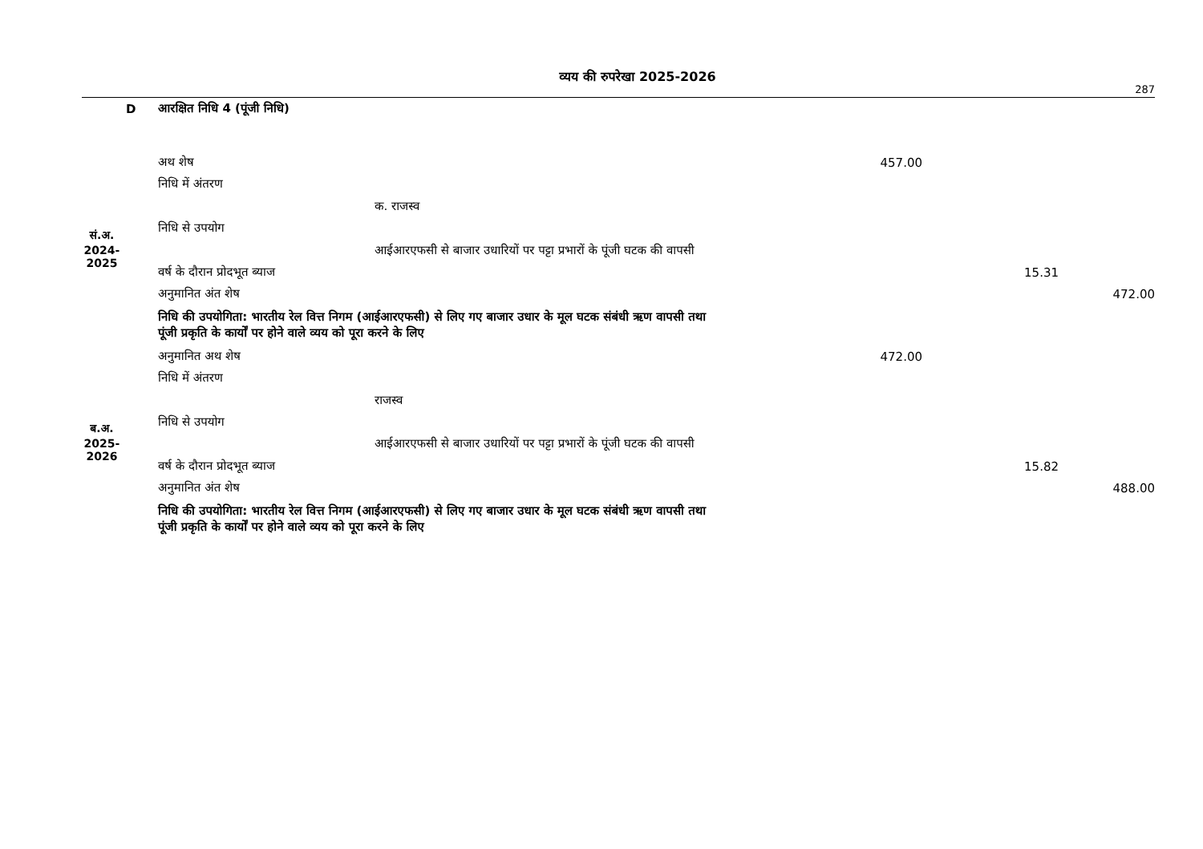व्यय की रुपरेखा 2025-2026
287
| | D | आरक्षित निधि 4 (पूंजी निधि) | | | | |
| सं.अ. 2024-2025 | | अथ शेष | | 457.00 | | |
| | | निधि में अंतरण | | | | |
| | | | क. राजस्व | | | |
| | | निधि से उपयोग | | | | |
| | | | आईआरएफसी से बाजार उधारियों पर पट्टा प्रभारों के पूंजी घटक की वापसी | | | |
| | | वर्ष के दौरान प्रोदभूत ब्याज | | | 15.31 | |
| | | अनुमानित अंत शेष | | | | 472.00 |
| | | निधि की उपयोगिता: भारतीय रेल वित्त निगम (आईआरएफसी) से लिए गए बाजार उधार के मूल घटक संबंधी ऋण वापसी तथा पूंजी प्रकृति के कार्यों पर होने वाले व्यय को पूरा करने के लिए | | | | |
| ब.अ. 2025-2026 | | अनुमानित अथ शेष | | 472.00 | | |
| | | निधि में अंतरण | | | | |
| | | | राजस्व | | | |
| | | निधि से उपयोग | | | | |
| | | | आईआरएफसी से बाजार उधारियों पर पट्टा प्रभारों के पूंजी घटक की वापसी | | | |
| | | वर्ष के दौरान प्रोदभूत ब्याज | | | 15.82 | |
| | | अनुमानित अंत शेष | | | | 488.00 |
| | | निधि की उपयोगिता: भारतीय रेल वित्त निगम (आईआरएफसी) से लिए गए बाजार उधार के मूल घटक संबंधी ऋण वापसी तथा पूंजी प्रकृति के कार्यों पर होने वाले व्यय को पूरा करने के लिए | | | | |